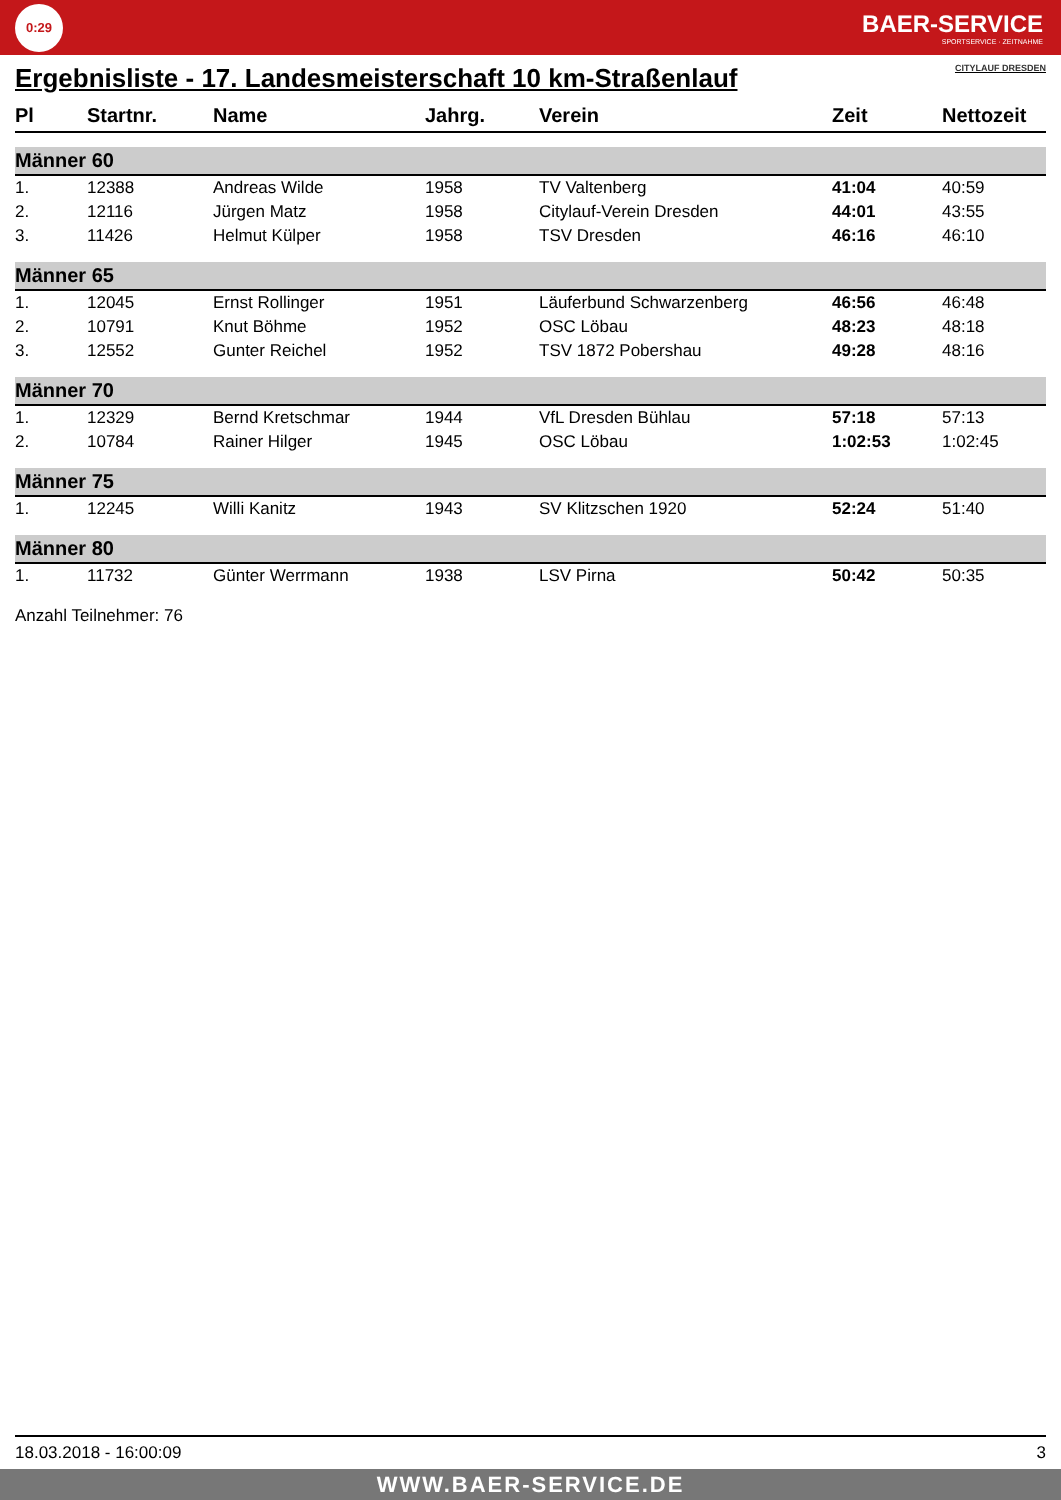0:29
BAER-SERVICE
SPORTSERVICE · ZEITNAHME
Ergebnisliste - 17. Landesmeisterschaft 10 km-Straßenlauf CITYLAUF DRESDEN
| Pl | Startnr. | Name | Jahrg. | Verein | Zeit | Nettozeit |
| --- | --- | --- | --- | --- | --- | --- |
| Männer 60 | | | | | | |
| 1. | 12388 | Andreas Wilde | 1958 | TV Valtenberg | 41:04 | 40:59 |
| 2. | 12116 | Jürgen Matz | 1958 | Citylauf-Verein Dresden | 44:01 | 43:55 |
| 3. | 11426 | Helmut Külper | 1958 | TSV Dresden | 46:16 | 46:10 |
| Männer 65 | | | | | | |
| 1. | 12045 | Ernst Rollinger | 1951 | Läuferbund Schwarzenberg | 46:56 | 46:48 |
| 2. | 10791 | Knut Böhme | 1952 | OSC Löbau | 48:23 | 48:18 |
| 3. | 12552 | Gunter Reichel | 1952 | TSV 1872 Pobershau | 49:28 | 48:16 |
| Männer 70 | | | | | | |
| 1. | 12329 | Bernd Kretschmar | 1944 | VfL Dresden Bühlau | 57:18 | 57:13 |
| 2. | 10784 | Rainer Hilger | 1945 | OSC Löbau | 1:02:53 | 1:02:45 |
| Männer 75 | | | | | | |
| 1. | 12245 | Willi Kanitz | 1943 | SV Klitzschen 1920 | 52:24 | 51:40 |
| Männer 80 | | | | | | |
| 1. | 11732 | Günter Werrmann | 1938 | LSV Pirna | 50:42 | 50:35 |
Anzahl Teilnehmer: 76
18.03.2018 - 16:00:09 3
WWW.BAER-SERVICE.DE